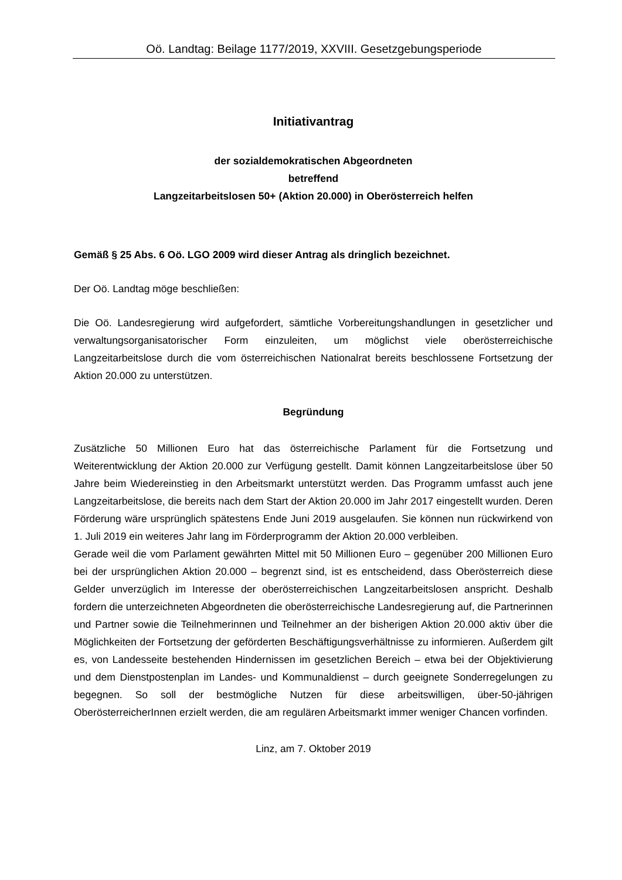Oö. Landtag: Beilage 1177/2019, XXVIII. Gesetzgebungsperiode
Initiativantrag
der sozialdemokratischen Abgeordneten
betreffend
Langzeitarbeitslosen 50+ (Aktion 20.000) in Oberösterreich helfen
Gemäß § 25 Abs. 6 Oö. LGO 2009 wird dieser Antrag als dringlich bezeichnet.
Der Oö. Landtag möge beschließen:
Die Oö. Landesregierung wird aufgefordert, sämtliche Vorbereitungshandlungen in gesetzlicher und verwaltungsorganisatorischer Form einzuleiten, um möglichst viele oberösterreichische Langzeitarbeitslose durch die vom österreichischen Nationalrat bereits beschlossene Fortsetzung der Aktion 20.000 zu unterstützen.
Begründung
Zusätzliche 50 Millionen Euro hat das österreichische Parlament für die Fortsetzung und Weiterentwicklung der Aktion 20.000 zur Verfügung gestellt. Damit können Langzeitarbeitslose über 50 Jahre beim Wiedereinstieg in den Arbeitsmarkt unterstützt werden. Das Programm umfasst auch jene Langzeitarbeitslose, die bereits nach dem Start der Aktion 20.000 im Jahr 2017 eingestellt wurden. Deren Förderung wäre ursprünglich spätestens Ende Juni 2019 ausgelaufen. Sie können nun rückwirkend von 1. Juli 2019 ein weiteres Jahr lang im Förderprogramm der Aktion 20.000 verbleiben.
Gerade weil die vom Parlament gewährten Mittel mit 50 Millionen Euro – gegenüber 200 Millionen Euro bei der ursprünglichen Aktion 20.000 – begrenzt sind, ist es entscheidend, dass Oberösterreich diese Gelder unverzüglich im Interesse der oberösterreichischen Langzeitarbeitslosen anspricht. Deshalb fordern die unterzeichneten Abgeordneten die oberösterreichische Landesregierung auf, die Partnerinnen und Partner sowie die Teilnehmerinnen und Teilnehmer an der bisherigen Aktion 20.000 aktiv über die Möglichkeiten der Fortsetzung der geförderten Beschäftigungsverhältnisse zu informieren. Außerdem gilt es, von Landesseite bestehenden Hindernissen im gesetzlichen Bereich – etwa bei der Objektivierung und dem Dienstpostenplan im Landes- und Kommunaldienst – durch geeignete Sonderregelungen zu begegnen. So soll der bestmögliche Nutzen für diese arbeitswilligen, über-50-jährigen OberösterreicherInnen erzielt werden, die am regulären Arbeitsmarkt immer weniger Chancen vorfinden.
Linz, am 7. Oktober 2019